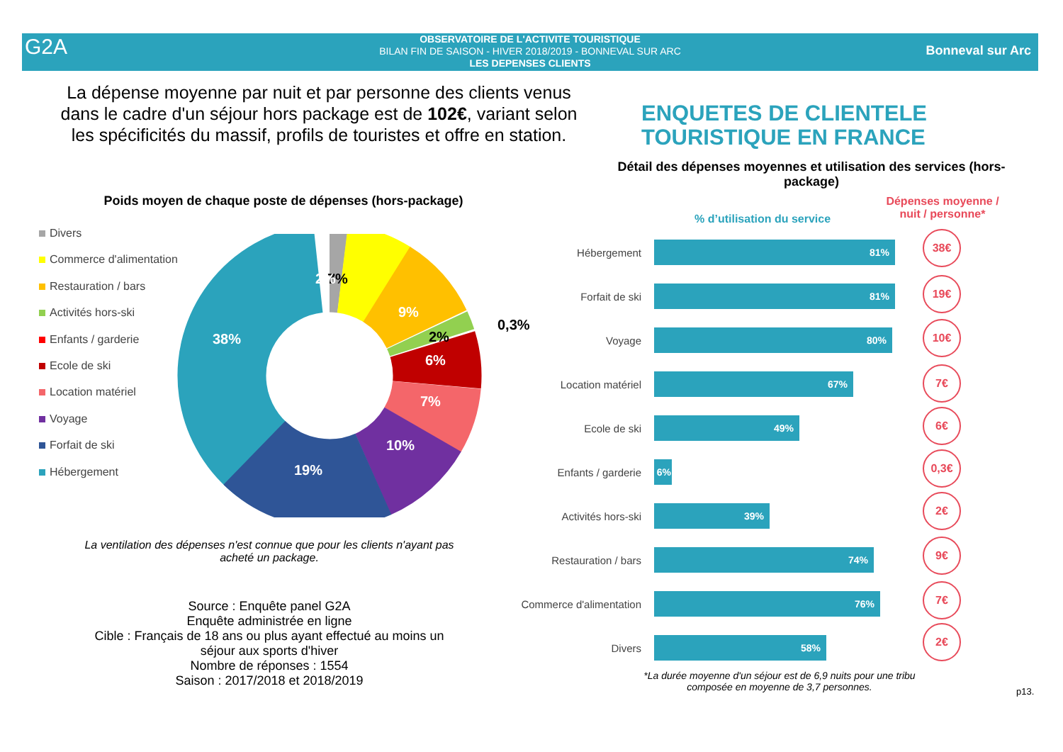G2A
OBSERVATOIRE DE L'ACTIVITE TOURISTIQUE
BILAN FIN DE SAISON - HIVER 2018/2019 - BONNEVAL SUR ARC
LES DEPENSES CLIENTS
Bonneval sur Arc
La dépense moyenne par nuit et par personne des clients venus dans le cadre d'un séjour hors package est de 102€, variant selon les spécificités du massif, profils de touristes et offre en station.
ENQUETES DE CLIENTELE
TOURISTIQUE EN FRANCE
Détail des dépenses moyennes et utilisation des services (hors-package)
Poids moyen de chaque poste de dépenses (hors-package)
Divers
Commerce d'alimentation
Restauration / bars
Activités hors-ski
Enfants / garderie
Ecole de ski
Location matériel
Voyage
Forfait de ski
Hébergement
38%
19%
10%
7%
6%
9%
7%
2%
2%
0,3%
La ventilation des dépenses n'est connue que pour les clients n'ayant pas acheté un package.
Source : Enquête panel G2A
Enquête administrée en ligne
Cible : Français de 18 ans ou plus ayant effectué au moins un séjour aux sports d'hiver
Nombre de réponses : 1554
Saison : 2017/2018 et 2018/2019
% d’utilisation du service
Dépenses moyenne / nuit / personne*
Hébergement
81%
Forfait de ski
81%
Voyage
80%
Location matériel
67%
Ecole de ski
49%
Enfants / garderie
6%
Activités hors-ski
39%
Restauration / bars
74%
Commerce d'alimentation
76%
Divers
58%
38€
19€
10€
7€
6€
0,3€
2€
9€
7€
2€
*La durée moyenne d'un séjour est de 6,9 nuits pour une tribu composée en moyenne de 3,7 personnes.
p13.